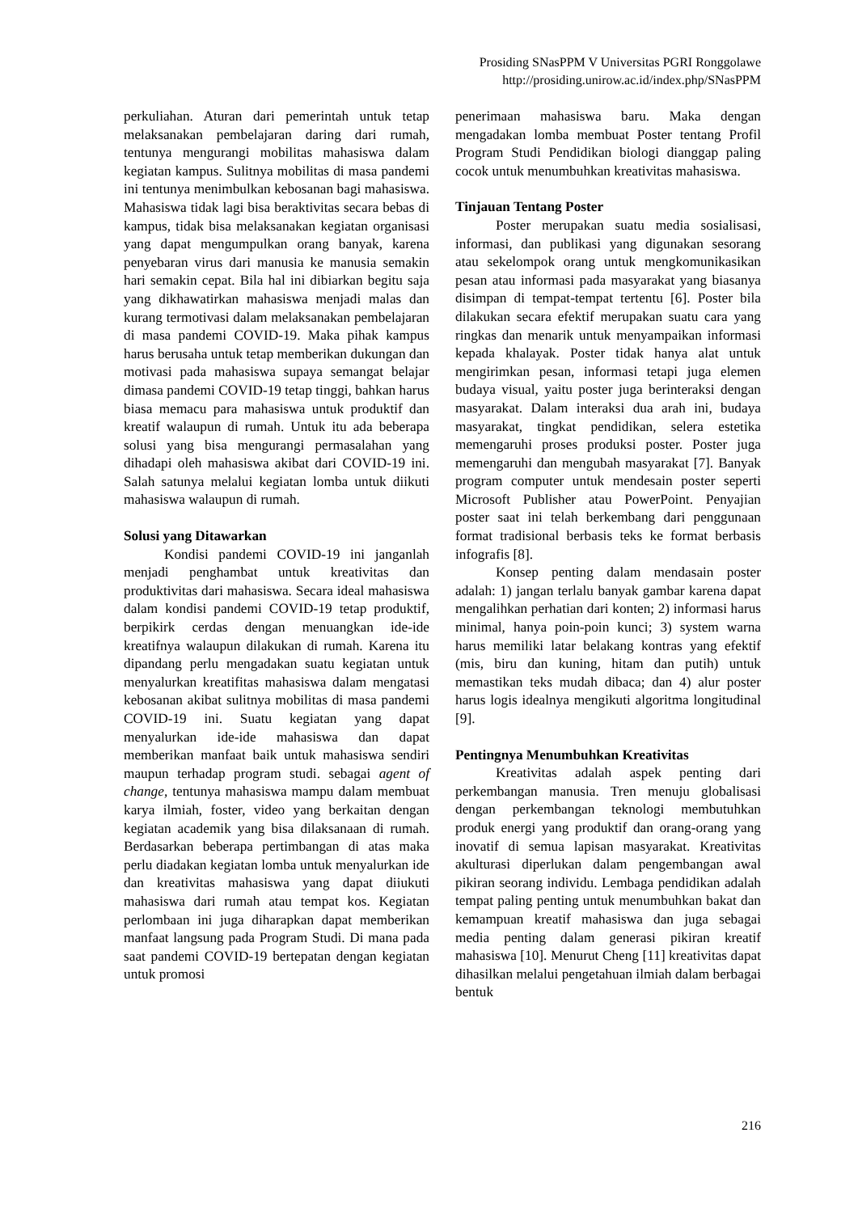Prosiding SNasPPM V Universitas PGRI Ronggolawe
http://prosiding.unirow.ac.id/index.php/SNasPPM
perkuliahan. Aturan dari pemerintah untuk tetap melaksanakan pembelajaran daring dari rumah, tentunya mengurangi mobilitas mahasiswa dalam kegiatan kampus. Sulitnya mobilitas di masa pandemi ini tentunya menimbulkan kebosanan bagi mahasiswa. Mahasiswa tidak lagi bisa beraktivitas secara bebas di kampus, tidak bisa melaksanakan kegiatan organisasi yang dapat mengumpulkan orang banyak, karena penyebaran virus dari manusia ke manusia semakin hari semakin cepat. Bila hal ini dibiarkan begitu saja yang dikhawatirkan mahasiswa menjadi malas dan kurang termotivasi dalam melaksanakan pembelajaran di masa pandemi COVID-19. Maka pihak kampus harus berusaha untuk tetap memberikan dukungan dan motivasi pada mahasiswa supaya semangat belajar dimasa pandemi COVID-19 tetap tinggi, bahkan harus biasa memacu para mahasiswa untuk produktif dan kreatif walaupun di rumah. Untuk itu ada beberapa solusi yang bisa mengurangi permasalahan yang dihadapi oleh mahasiswa akibat dari COVID-19 ini. Salah satunya melalui kegiatan lomba untuk diikuti mahasiswa walaupun di rumah.
Solusi yang Ditawarkan
Kondisi pandemi COVID-19 ini janganlah menjadi penghambat untuk kreativitas dan produktivitas dari mahasiswa. Secara ideal mahasiswa dalam kondisi pandemi COVID-19 tetap produktif, berpikirk cerdas dengan menuangkan ide-ide kreatifnya walaupun dilakukan di rumah. Karena itu dipandang perlu mengadakan suatu kegiatan untuk menyalurkan kreatifitas mahasiswa dalam mengatasi kebosanan akibat sulitnya mobilitas di masa pandemi COVID-19 ini. Suatu kegiatan yang dapat menyalurkan ide-ide mahasiswa dan dapat memberikan manfaat baik untuk mahasiswa sendiri maupun terhadap program studi. sebagai agent of change, tentunya mahasiswa mampu dalam membuat karya ilmiah, foster, video yang berkaitan dengan kegiatan academik yang bisa dilaksanaan di rumah. Berdasarkan beberapa pertimbangan di atas maka perlu diadakan kegiatan lomba untuk menyalurkan ide dan kreativitas mahasiswa yang dapat diiukuti mahasiswa dari rumah atau tempat kos. Kegiatan perlombaan ini juga diharapkan dapat memberikan manfaat langsung pada Program Studi. Di mana pada saat pandemi COVID-19 bertepatan dengan kegiatan untuk promosi
penerimaan mahasiswa baru. Maka dengan mengadakan lomba membuat Poster tentang Profil Program Studi Pendidikan biologi dianggap paling cocok untuk menumbuhkan kreativitas mahasiswa.
Tinjauan Tentang Poster
Poster merupakan suatu media sosialisasi, informasi, dan publikasi yang digunakan sesorang atau sekelompok orang untuk mengkomunikasikan pesan atau informasi pada masyarakat yang biasanya disimpan di tempat-tempat tertentu [6]. Poster bila dilakukan secara efektif merupakan suatu cara yang ringkas dan menarik untuk menyampaikan informasi kepada khalayak. Poster tidak hanya alat untuk mengirimkan pesan, informasi tetapi juga elemen budaya visual, yaitu poster juga berinteraksi dengan masyarakat. Dalam interaksi dua arah ini, budaya masyarakat, tingkat pendidikan, selera estetika memengaruhi proses produksi poster. Poster juga memengaruhi dan mengubah masyarakat [7]. Banyak program computer untuk mendesain poster seperti Microsoft Publisher atau PowerPoint. Penyajian poster saat ini telah berkembang dari penggunaan format tradisional berbasis teks ke format berbasis infografis [8].
Konsep penting dalam mendasain poster adalah: 1) jangan terlalu banyak gambar karena dapat mengalihkan perhatian dari konten; 2) informasi harus minimal, hanya poin-poin kunci; 3) system warna harus memiliki latar belakang kontras yang efektif (mis, biru dan kuning, hitam dan putih) untuk memastikan teks mudah dibaca; dan 4) alur poster harus logis idealnya mengikuti algoritma longitudinal [9].
Pentingnya Menumbuhkan Kreativitas
Kreativitas adalah aspek penting dari perkembangan manusia. Tren menuju globalisasi dengan perkembangan teknologi membutuhkan produk energi yang produktif dan orang-orang yang inovatif di semua lapisan masyarakat. Kreativitas akulturasi diperlukan dalam pengembangan awal pikiran seorang individu. Lembaga pendidikan adalah tempat paling penting untuk menumbuhkan bakat dan kemampuan kreatif mahasiswa dan juga sebagai media penting dalam generasi pikiran kreatif mahasiswa [10]. Menurut Cheng [11] kreativitas dapat dihasilkan melalui pengetahuan ilmiah dalam berbagai bentuk
216